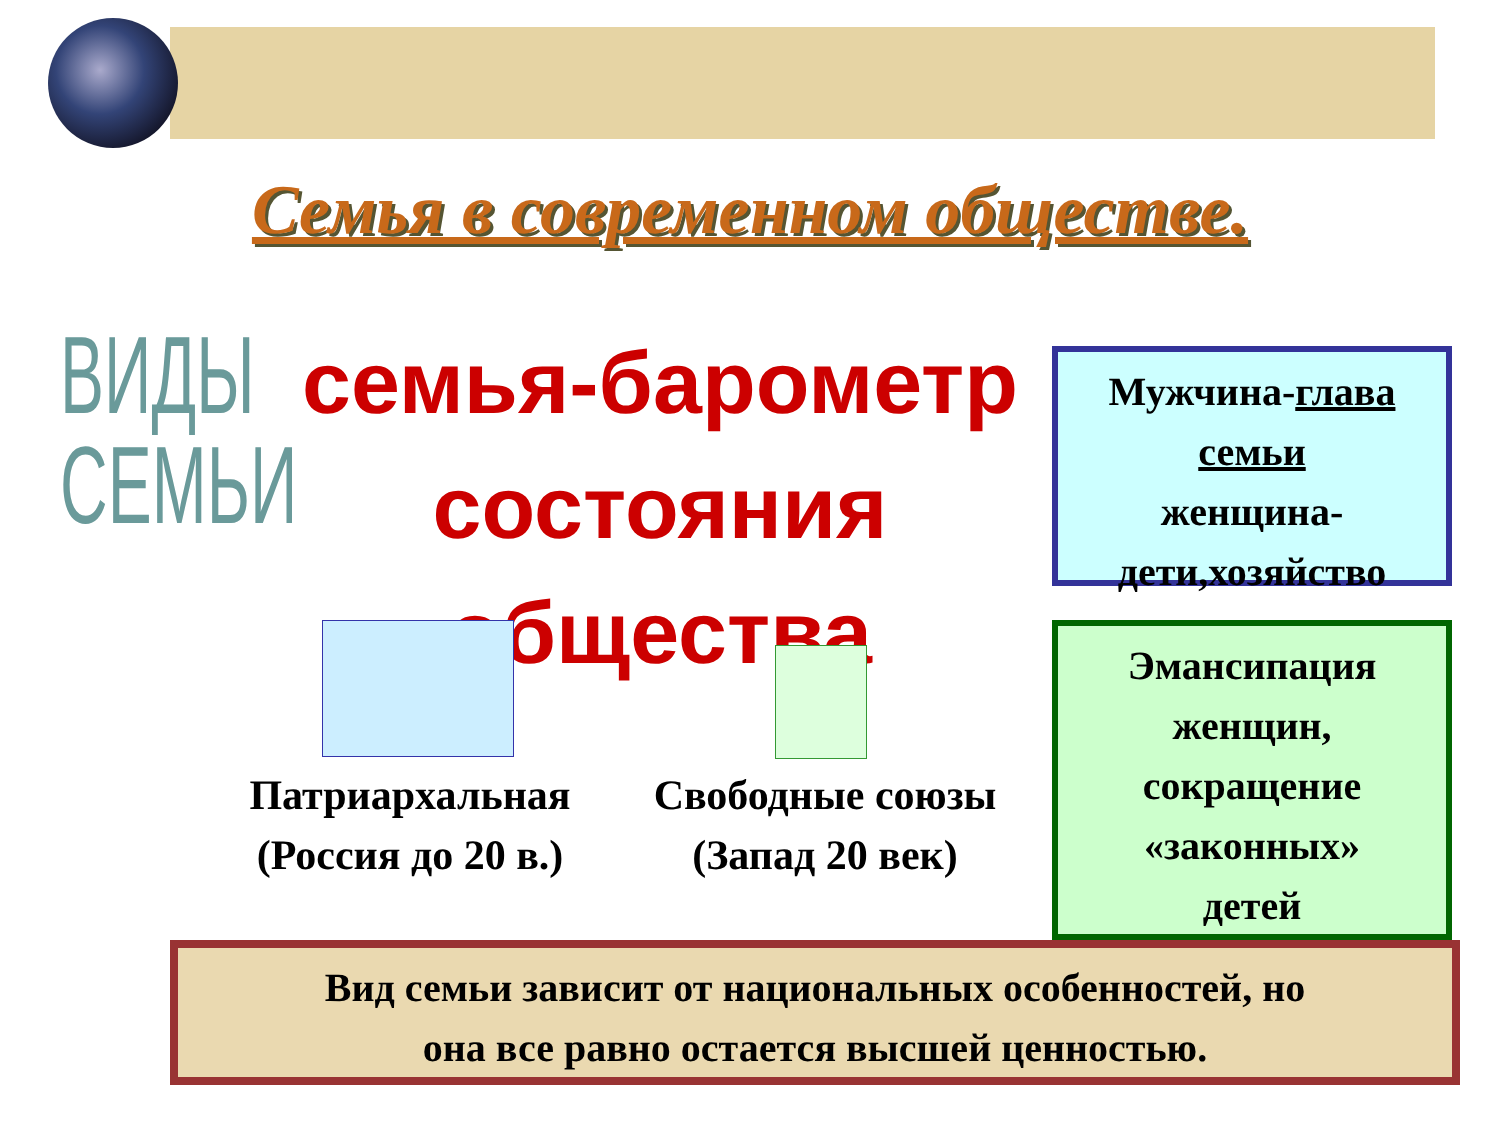Семья в современном обществе.
ВИДЫ
СЕМЬИ
семья-барометр
состояния общества
Мужчина-глава семьи
женщина-
дети,хозяйство
Патриархальная
(Россия до 20 в.)
Свободные союзы
(Запад 20 век)
Эмансипация
женщин,
сокращение
«законных»
детей
Вид семьи зависит от национальных особенностей, но
она все равно остается высшей ценностью.